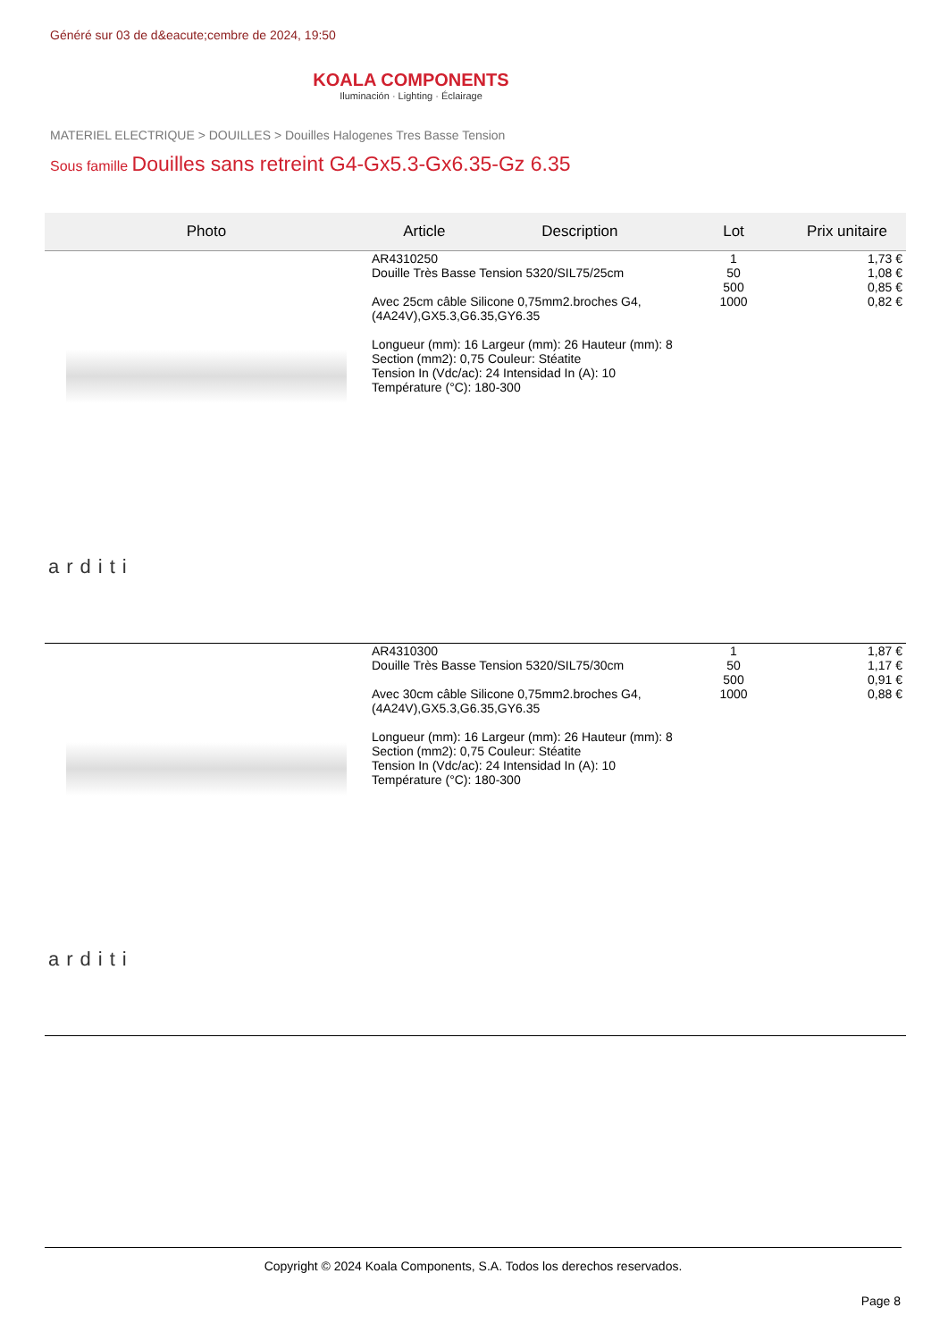Généré sur 03 de d&eacute;cembre de 2024, 19:50
KOALA COMPONENTS
Iluminación · Lighting · Éclairage
MATERIEL ELECTRIQUE > DOUILLES > Douilles Halogenes Tres Basse Tension
Sous famille Douilles sans retreint G4-Gx5.3-Gx6.35-Gz 6.35
| Photo | Article | Description | Lot | Prix unitaire |
| --- | --- | --- | --- | --- |
| arditi | AR4310250 Douille Très Basse Tension 5320/SIL75/25cm Avec 25cm câble Silicone 0,75mm2.broches G4,(4A24V),GX5.3,G6.35,GY6.35 Longueur (mm): 16 Largeur (mm): 26 Hauteur (mm): 8 Section (mm2): 0,75 Couleur: Stéatite Tension In (Vdc/ac): 24 Intensidad In (A): 10 Température (°C): 180-300 | | 1 50 500 1000 | 1,73 € 1,08 € 0,85 € 0,82 € |
| arditi | AR4310300 Douille Très Basse Tension 5320/SIL75/30cm Avec 30cm câble Silicone 0,75mm2.broches G4,(4A24V),GX5.3,G6.35,GY6.35 Longueur (mm): 16 Largeur (mm): 26 Hauteur (mm): 8 Section (mm2): 0,75 Couleur: Stéatite Tension In (Vdc/ac): 24 Intensidad In (A): 10 Température (°C): 180-300 | | 1 50 500 1000 | 1,87 € 1,17 € 0,91 € 0,88 € |
Copyright © 2024 Koala Components, S.A. Todos los derechos reservados.
Page 8